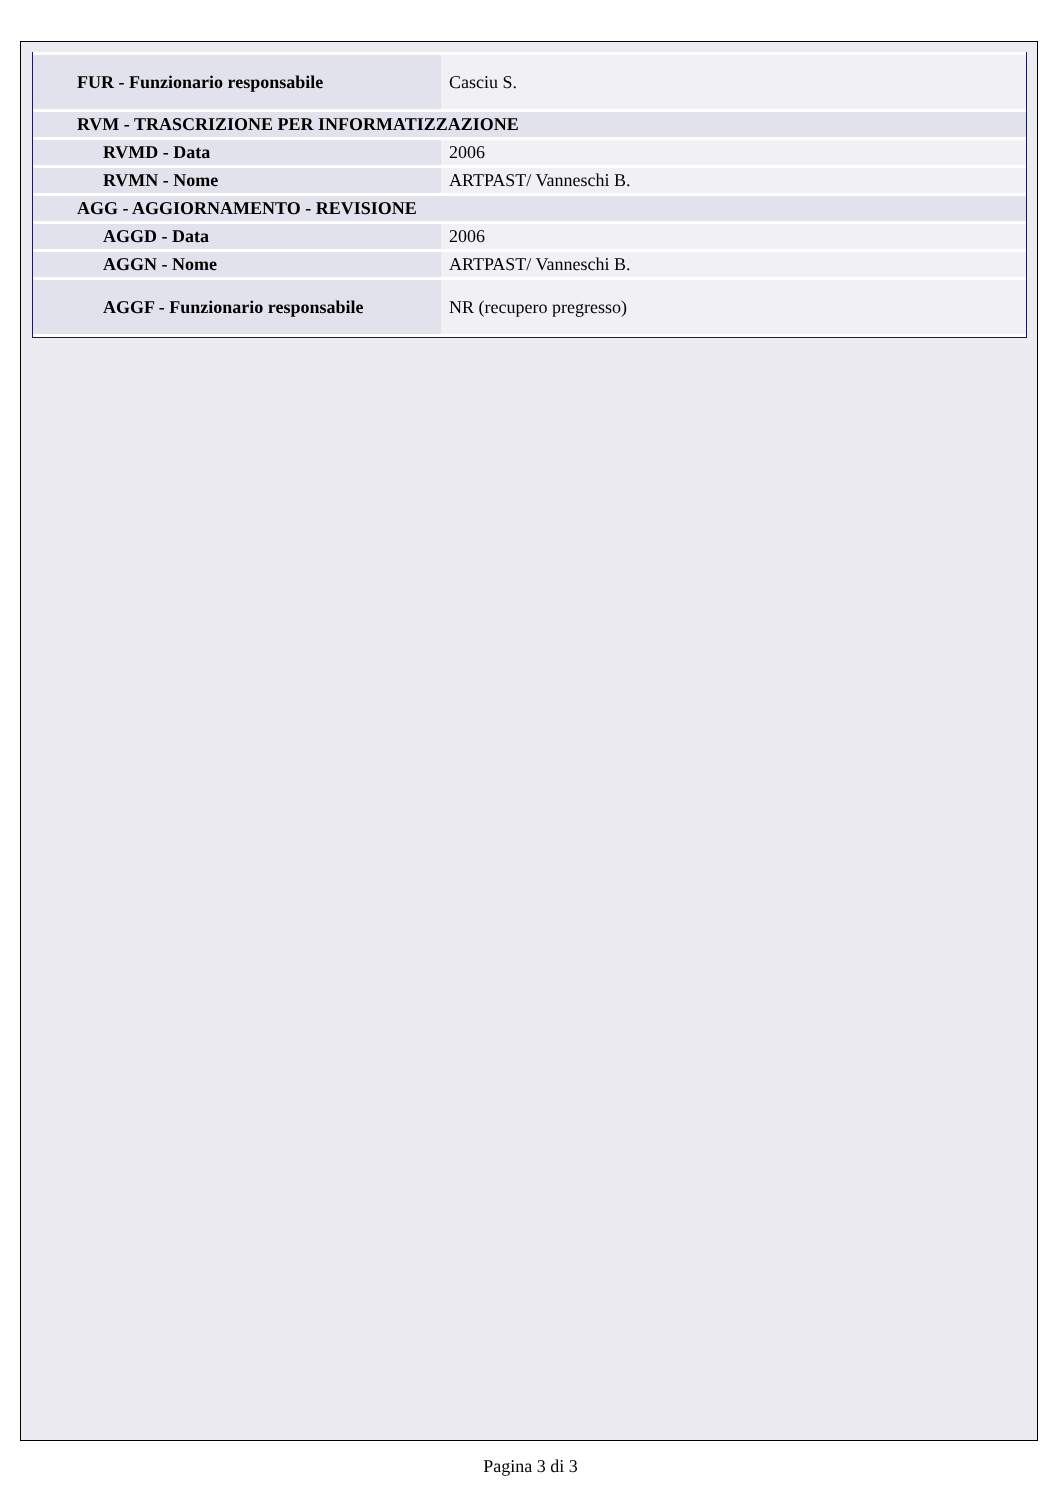| FUR - Funzionario responsabile | Casciu S. |
| RVM - TRASCRIZIONE PER INFORMATIZZAZIONE | |
| RVMD - Data | 2006 |
| RVMN - Nome | ARTPAST/ Vanneschi B. |
| AGG - AGGIORNAMENTO - REVISIONE | |
| AGGD - Data | 2006 |
| AGGN - Nome | ARTPAST/ Vanneschi B. |
| AGGF - Funzionario responsabile | NR (recupero pregresso) |
Pagina 3 di 3